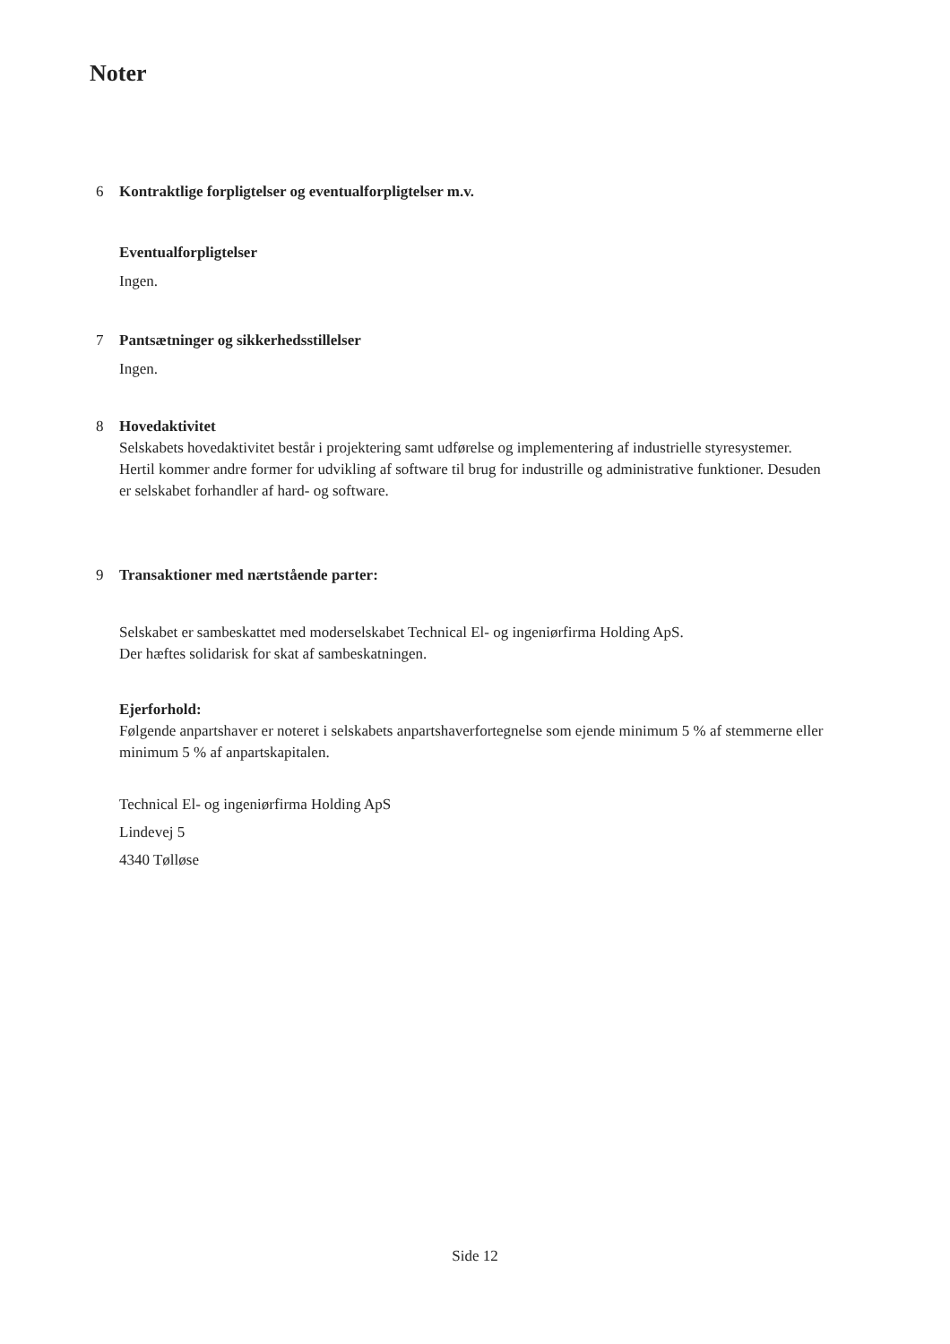Noter
6 Kontraktlige forpligtelser og eventualforpligtelser m.v.
Eventualforpligtelser
Ingen.
7 Pantsætninger og sikkerhedsstillelser
Ingen.
8 Hovedaktivitet
Selskabets hovedaktivitet består i projektering samt udførelse og implementering af industrielle styresystemer. Hertil kommer andre former for udvikling af software til brug for industrille og administrative funktioner. Desuden er selskabet forhandler af hard- og software.
9 Transaktioner med nærtstående parter:
Selskabet er sambeskattet med moderselskabet Technical El- og ingeniørfirma Holding ApS.
Der hæftes solidarisk for skat af sambeskatningen.
Ejerforhold:
Følgende anpartshaver er noteret i selskabets anpartshaverfortegnelse som ejende minimum 5 % af stemmerne eller minimum 5 % af anpartskapitalen.
Technical El- og ingeniørfirma Holding ApS
Lindevej 5
4340 Tølløse
Side 12